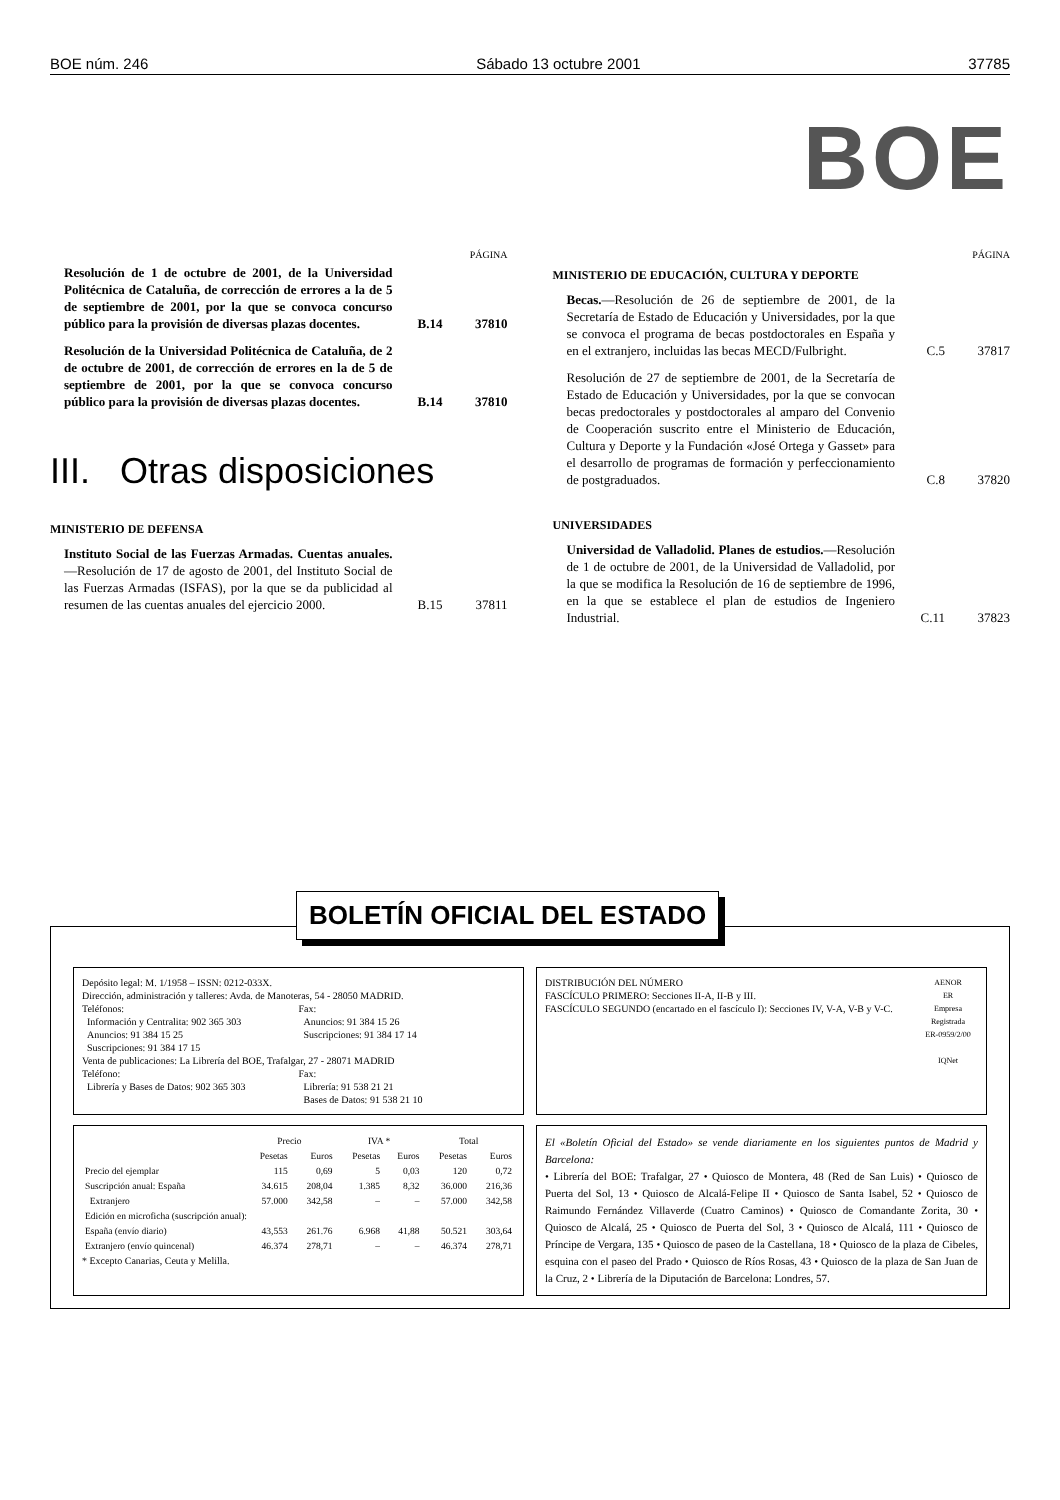BOE núm. 246 Sábado 13 octubre 2001 37785
BOE
PÁGINA
Resolución de 1 de octubre de 2001, de la Universidad Politécnica de Cataluña, de corrección de errores a la de 5 de septiembre de 2001, por la que se convoca concurso público para la provisión de diversas plazas docentes.
B.14 37810
Resolución de la Universidad Politécnica de Cataluña, de 2 de octubre de 2001, de corrección de errores en la de 5 de septiembre de 2001, por la que se convoca concurso público para la provisión de diversas plazas docentes.
B.14 37810
III. Otras disposiciones
MINISTERIO DE DEFENSA
Instituto Social de las Fuerzas Armadas. Cuentas anuales.—Resolución de 17 de agosto de 2001, del Instituto Social de las Fuerzas Armadas (ISFAS), por la que se da publicidad al resumen de las cuentas anuales del ejercicio 2000.
B.15 37811
PÁGINA
MINISTERIO DE EDUCACIÓN, CULTURA Y DEPORTE
Becas.—Resolución de 26 de septiembre de 2001, de la Secretaría de Estado de Educación y Universidades, por la que se convoca el programa de becas postdoctorales en España y en el extranjero, incluidas las becas MECD/Fulbright.
C.5 37817
Resolución de 27 de septiembre de 2001, de la Secretaría de Estado de Educación y Universidades, por la que se convocan becas predoctorales y postdoctorales al amparo del Convenio de Cooperación suscrito entre el Ministerio de Educación, Cultura y Deporte y la Fundación «José Ortega y Gasset» para el desarrollo de programas de formación y perfeccionamiento de postgraduados.
C.8 37820
UNIVERSIDADES
Universidad de Valladolid. Planes de estudios.—Resolución de 1 de octubre de 2001, de la Universidad de Valladolid, por la que se modifica la Resolución de 16 de septiembre de 1996, en la que se establece el plan de estudios de Ingeniero Industrial.
C.11 37823
BOLETÍN OFICIAL DEL ESTADO
Depósito legal: M. 1/1958 – ISSN: 0212-033X.
Dirección, administración y talleres: Avda. de Manoteras, 54 - 28050 MADRID.
Teléfonos:
Información y Centralita: 902 365 303
Anuncios: 91 384 15 25
Suscripciones: 91 384 17 15
Fax:
Anuncios: 91 384 15 26
Suscripciones: 91 384 17 14
Venta de publicaciones: La Librería del BOE, Trafalgar, 27 - 28071 MADRID
Teléfono:
Librería y Bases de Datos: 902 365 303
Fax:
Librería: 91 538 21 21
Bases de Datos: 91 538 21 10
DISTRIBUCIÓN DEL NÚMERO
FASCÍCULO PRIMERO: Secciones II-A, II-B y III.
FASCÍCULO SEGUNDO (encartado en el fascículo I): Secciones IV, V-A, V-B y V-C.
AENOR
ER
Empresa Registrada
ER-0959/2/00
IQNet
| | Precio | | IVA * | | Total | |
| --- | --- | --- | --- | --- | --- | --- |
| | Pesetas | Euros | Pesetas | Euros | Pesetas | Euros |
| Precio del ejemplar | 115 | 0,69 | 5 | 0,03 | 120 | 0,72 |
| Suscripción anual: España | 34.615 | 208,04 | 1.385 | 8,32 | 36.000 | 216,36 |
| Extranjero | 57.000 | 342,58 | – | – | 57.000 | 342,58 |
| Edición en microficha (suscripción anual): | | | | | | |
| España (envío diario) | 43,553 | 261.76 | 6.968 | 41,88 | 50.521 | 303,64 |
| Extranjero (envío quincenal) | 46.374 | 278,71 | – | – | 46.374 | 278,71 |
* Excepto Canarias, Ceuta y Melilla.
El «Boletín Oficial del Estado» se vende diariamente en los siguientes puntos de Madrid y Barcelona:
• Librería del BOE: Trafalgar, 27 • Quiosco de Montera, 48 (Red de San Luis) • Quiosco de Puerta del Sol, 13 • Quiosco de Alcalá-Felipe II • Quiosco de Santa Isabel, 52 • Quiosco de Raimundo Fernández Villaverde (Cuatro Caminos) • Quiosco de Comandante Zorita, 30 • Quiosco de Alcalá, 25 • Quiosco de Puerta del Sol, 3 • Quiosco de Alcalá, 111 • Quiosco de Príncipe de Vergara, 135 • Quiosco de paseo de la Castellana, 18 • Quiosco de la plaza de Cibeles, esquina con el paseo del Prado • Quiosco de Ríos Rosas, 43 • Quiosco de la plaza de San Juan de la Cruz, 2 • Librería de la Diputación de Barcelona: Londres, 57.